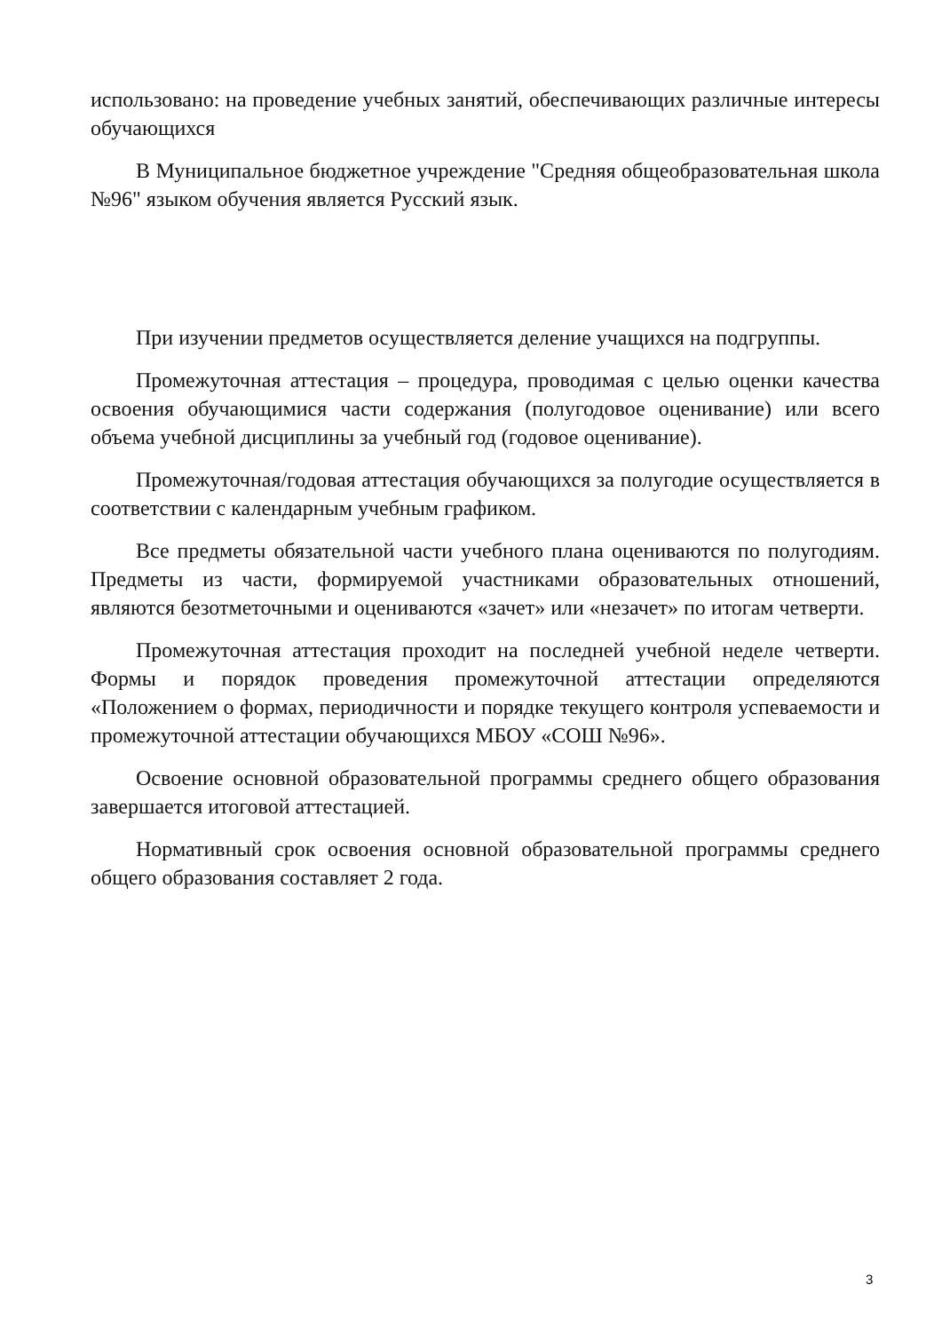использовано: на проведение учебных занятий, обеспечивающих различные интересы обучающихся
В Муниципальное бюджетное учреждение "Средняя общеобразовательная школа №96" языком обучения является Русский язык.
При изучении предметов осуществляется деление учащихся на подгруппы.
Промежуточная аттестация – процедура, проводимая с целью оценки качества освоения обучающимися части содержания (полугодовое оценивание) или всего объема учебной дисциплины за учебный год (годовое оценивание).
Промежуточная/годовая аттестация обучающихся за полугодие осуществляется в соответствии с календарным учебным графиком.
Все предметы обязательной части учебного плана оцениваются по полугодиям. Предметы из части, формируемой участниками образовательных отношений, являются безотметочными и оцениваются «зачет» или «незачет» по итогам четверти.
Промежуточная аттестация проходит на последней учебной неделе четверти. Формы и порядок проведения промежуточной аттестации определяются «Положением о формах, периодичности и порядке текущего контроля успеваемости и промежуточной аттестации обучающихся МБОУ «СОШ №96».
Освоение основной образовательной программы среднего общего образования завершается итоговой аттестацией.
Нормативный срок освоения основной образовательной программы среднего общего образования составляет 2 года.
3